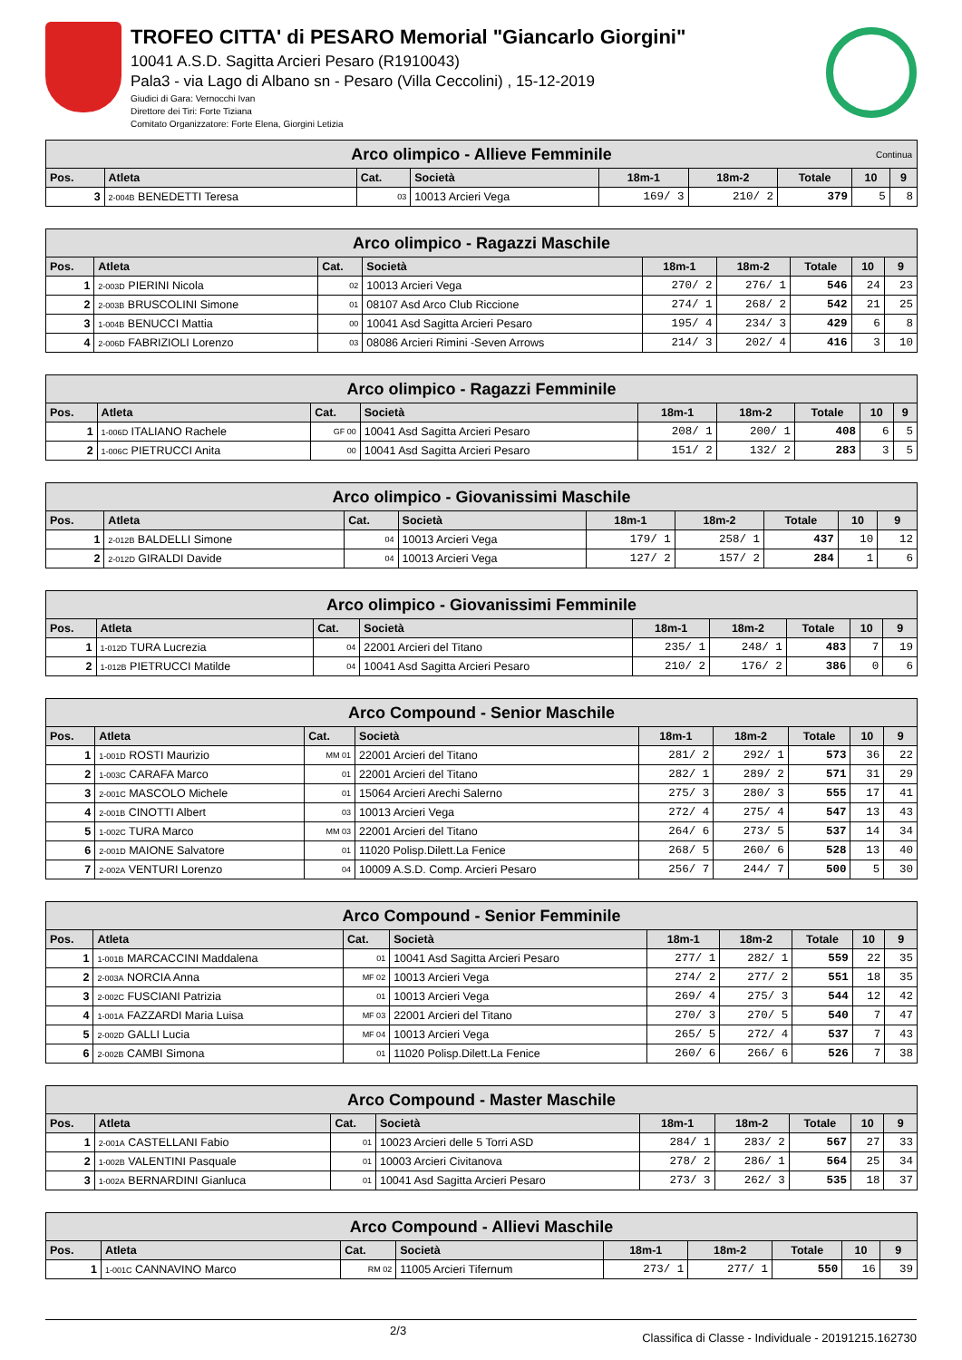TROFEO CITTA' di PESARO Memorial "Giancarlo Giorgini"
10041 A.S.D. Sagitta Arcieri Pesaro (R1910043)
Pala3 - via Lago di Albano sn - Pesaro (Villa Ceccolini) , 15-12-2019
Giudici di Gara: Vernocchi Ivan
Direttore dei Tiri: Forte Tiziana
Comitato Organizzatore: Forte Elena, Giorgini Letizia
| Arco olimpico - Allieve Femminile Continua | | | | | | | | |
| Pos. | Atleta | Cat. | Società | 18m-1 | 18m-2 | Totale | 10 | 9 |
| 3 | 2-004B BENEDETTI Teresa | 03 | 10013 Arcieri Vega | 169/ 3 | 210/ 2 | 379 | 5 | 8 |
| Arco olimpico - Ragazzi Maschile | | | | | | | | |
| Pos. | Atleta | Cat. | Società | 18m-1 | 18m-2 | Totale | 10 | 9 |
| 1 | 2-003D PIERINI Nicola | 02 | 10013 Arcieri Vega | 270/ 2 | 276/ 1 | 546 | 24 | 23 |
| 2 | 2-003B BRUSCOLINI Simone | 01 | 08107 Asd Arco Club Riccione | 274/ 1 | 268/ 2 | 542 | 21 | 25 |
| 3 | 1-004B BENUCCI Mattia | 00 | 10041 Asd Sagitta Arcieri Pesaro | 195/ 4 | 234/ 3 | 429 | 6 | 8 |
| 4 | 2-006D FABRIZIOLI Lorenzo | 03 | 08086 Arcieri Rimini -Seven Arrows | 214/ 3 | 202/ 4 | 416 | 3 | 10 |
| Arco olimpico - Ragazzi Femminile | | | | | | | | |
| Pos. | Atleta | Cat. | Società | 18m-1 | 18m-2 | Totale | 10 | 9 |
| 1 | 1-006D ITALIANO Rachele | GF 00 | 10041 Asd Sagitta Arcieri Pesaro | 208/ 1 | 200/ 1 | 408 | 6 | 5 |
| 2 | 1-006C PIETRUCCI Anita | 00 | 10041 Asd Sagitta Arcieri Pesaro | 151/ 2 | 132/ 2 | 283 | 3 | 5 |
| Arco olimpico - Giovanissimi Maschile | | | | | | | | |
| Pos. | Atleta | Cat. | Società | 18m-1 | 18m-2 | Totale | 10 | 9 |
| 1 | 2-012B BALDELLI Simone | 04 | 10013 Arcieri Vega | 179/ 1 | 258/ 1 | 437 | 10 | 12 |
| 2 | 2-012D GIRALDI Davide | 04 | 10013 Arcieri Vega | 127/ 2 | 157/ 2 | 284 | 1 | 6 |
| Arco olimpico - Giovanissimi Femminile | | | | | | | | |
| Pos. | Atleta | Cat. | Società | 18m-1 | 18m-2 | Totale | 10 | 9 |
| 1 | 1-012D TURA Lucrezia | 04 | 22001 Arcieri del Titano | 235/ 1 | 248/ 1 | 483 | 7 | 19 |
| 2 | 1-012B PIETRUCCI Matilde | 04 | 10041 Asd Sagitta Arcieri Pesaro | 210/ 2 | 176/ 2 | 386 | 0 | 6 |
| Arco Compound - Senior Maschile | | | | | | | | |
| Pos. | Atleta | Cat. | Società | 18m-1 | 18m-2 | Totale | 10 | 9 |
| 1 | 1-001D ROSTI Maurizio | MM 01 | 22001 Arcieri del Titano | 281/ 2 | 292/ 1 | 573 | 36 | 22 |
| 2 | 1-003C CARAFA Marco | 01 | 22001 Arcieri del Titano | 282/ 1 | 289/ 2 | 571 | 31 | 29 |
| 3 | 2-001C MASCOLO Michele | 01 | 15064 Arcieri Arechi Salerno | 275/ 3 | 280/ 3 | 555 | 17 | 41 |
| 4 | 2-001B CINOTTI Albert | 03 | 10013 Arcieri Vega | 272/ 4 | 275/ 4 | 547 | 13 | 43 |
| 5 | 1-002C TURA Marco | MM 03 | 22001 Arcieri del Titano | 264/ 6 | 273/ 5 | 537 | 14 | 34 |
| 6 | 2-001D MAIONE Salvatore | 01 | 11020 Polisp.Dilett.La Fenice | 268/ 5 | 260/ 6 | 528 | 13 | 40 |
| 7 | 2-002A VENTURI Lorenzo | 04 | 10009 A.S.D. Comp. Arcieri Pesaro | 256/ 7 | 244/ 7 | 500 | 5 | 30 |
| Arco Compound - Senior Femminile | | | | | | | | |
| Pos. | Atleta | Cat. | Società | 18m-1 | 18m-2 | Totale | 10 | 9 |
| 1 | 1-001B MARCACCINI Maddalena | 01 | 10041 Asd Sagitta Arcieri Pesaro | 277/ 1 | 282/ 1 | 559 | 22 | 35 |
| 2 | 2-003A NORCIA Anna | MF 02 | 10013 Arcieri Vega | 274/ 2 | 277/ 2 | 551 | 18 | 35 |
| 3 | 2-002C FUSCIANI Patrizia | 01 | 10013 Arcieri Vega | 269/ 4 | 275/ 3 | 544 | 12 | 42 |
| 4 | 1-001A FAZZARDI Maria Luisa | MF 03 | 22001 Arcieri del Titano | 270/ 3 | 270/ 5 | 540 | 7 | 47 |
| 5 | 2-002D GALLI Lucia | MF 04 | 10013 Arcieri Vega | 265/ 5 | 272/ 4 | 537 | 7 | 43 |
| 6 | 2-002B CAMBI Simona | 01 | 11020 Polisp.Dilett.La Fenice | 260/ 6 | 266/ 6 | 526 | 7 | 38 |
| Arco Compound - Master Maschile | | | | | | | | |
| Pos. | Atleta | Cat. | Società | 18m-1 | 18m-2 | Totale | 10 | 9 |
| 1 | 2-001A CASTELLANI Fabio | 01 | 10023 Arcieri delle 5 Torri ASD | 284/ 1 | 283/ 2 | 567 | 27 | 33 |
| 2 | 1-002B VALENTINI Pasquale | 01 | 10003 Arcieri Civitanova | 278/ 2 | 286/ 1 | 564 | 25 | 34 |
| 3 | 1-002A BERNARDINI Gianluca | 01 | 10041 Asd Sagitta Arcieri Pesaro | 273/ 3 | 262/ 3 | 535 | 18 | 37 |
| Arco Compound - Allievi Maschile | | | | | | | | |
| Pos. | Atleta | Cat. | Società | 18m-1 | 18m-2 | Totale | 10 | 9 |
| 1 | 1-001C CANNAVINO Marco | RM 02 | 11005 Arcieri Tifernum | 273/ 1 | 277/ 1 | 550 | 16 | 39 |
2/3
Classifica di Classe - Individuale - 20191215.162730